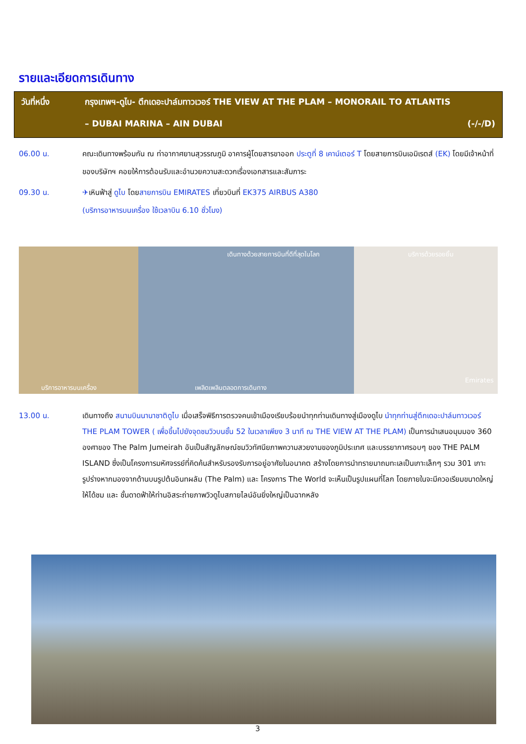รายและเอียดการเดินทาง
วันที่หนึ่ง กรุงเทพฯ-ดูไบ- ตึกเดอะปาล์มทาวเวอร์ THE VIEW AT THE PLAM – MONORAIL TO ATLANTIS
– DUBAI MARINA – AIN DUBAI (-/-/D)
06.00 น. คณะเดินทางพร้อมกัน ณ ท่าอากาศยานสุวรรณภูมิ อาคารผู้โดยสารขาออก ประตูที่ 8 เคาน์เตอร์ T โดยสายการบินเอมิเรตส์ (EK) โดยมีเจ้าหน้าที่ของบริษัทฯ คอยให้การต้อนรับและอำนวยความสะดวกเรื่องเอกสารและสัมภาระ
09.30 น. ✈เหินฟ้าสู่ ดูไบ โดยสายการบิน EMIRATES เที่ยวบินที่ EK375 AIRBUS A380
(บริการอาหารบนเครื่อง ใช้เวลาบิน 6.10 ชั่วโมง)
เดินทางด้วยสายการบินที่ดีที่สุดในโลก บริการด้วยรอยยิ้ม
บริการอาหารบนเครื่อง เพลิดเพลินตลอดการเดินทาง
Emirates
13.00 น. เดินทางถึง สนามบินนานาชาติดูไบ เมื่อเสร็จพิธีการตรวจคนเข้าเมืองเรียบร้อยนำทุกท่านเดินทางสู่เมืองดูไบ นำทุกท่านสู่ตึกเดอะปาล์มทาวเวอร์ THE PLAM TOWER ( เพื่อขึ้นไปยังจุดชมวิวบนชั้น 52 ในเวลาเพียง 3 นาที ณ THE VIEW AT THE PLAM) เป็นการนำเสนอมุมมอง 360 องศาของ The Palm Jumeirah อันเป็นสัญลักษณ์ชมวิวทัศนียภาพความสวยงามของภูมิประเทศ และบรรยากาศรอบๆ ของ THE PALM ISLAND ซึ่งเป็นโครงการมหัศจรรย์ที่คิดค้นสำหรับรองรับการอยู่อาศัยในอนาคต สร้างโดยการนำทรายมาถมทะเลเป็นเกาะเล็กๆ รวม 301 เกาะ รูปร่างหากมองจากด้านบนรูปต้นอินทผลัม (The Palm) และ โครงการ The World จะเห็นเป็นรูปแผนที่โลก โดยภายในจะมีควอเรียมขนาดใหญ่ให้ได้ชม และ ชั้นดาดฟ้าให้ท่านอิสระถ่ายภาพวิวดูไบสกายไลน์อันยิ่งใหญ่เป็นฉากหลัง
3